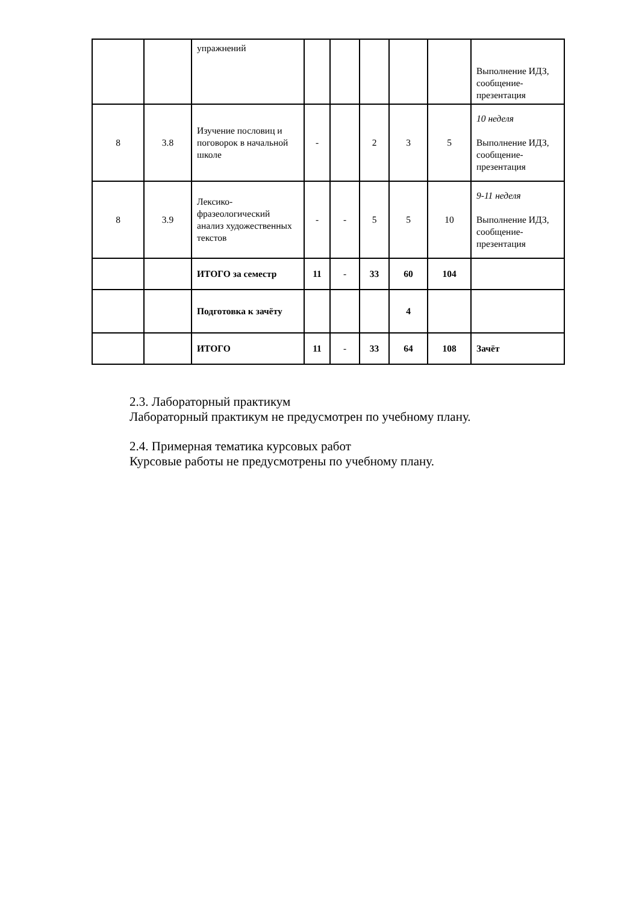| | | упражнений | | | | | | Выполнение ИДЗ, сообщение-презентация |
| 8 | 3.8 | Изучение пословиц и поговорок в начальной школе | - | | 2 | 3 | 5 | 10 неделя Выполнение ИДЗ, сообщение-презентация |
| 8 | 3.9 | Лексико-фразеологический анализ художественных текстов | - | - | 5 | 5 | 10 | 9-11 неделя Выполнение ИДЗ, сообщение-презентация |
| | | ИТОГО за семестр | 11 | - | 33 | 60 | 104 | |
| | | Подготовка к зачёту | | | | 4 | | |
| | | ИТОГО | 11 | - | 33 | 64 | 108 | Зачёт |
2.3. Лабораторный практикум
Лабораторный практикум не предусмотрен по учебному плану.
2.4. Примерная тематика курсовых работ
Курсовые работы не предусмотрены по учебному плану.